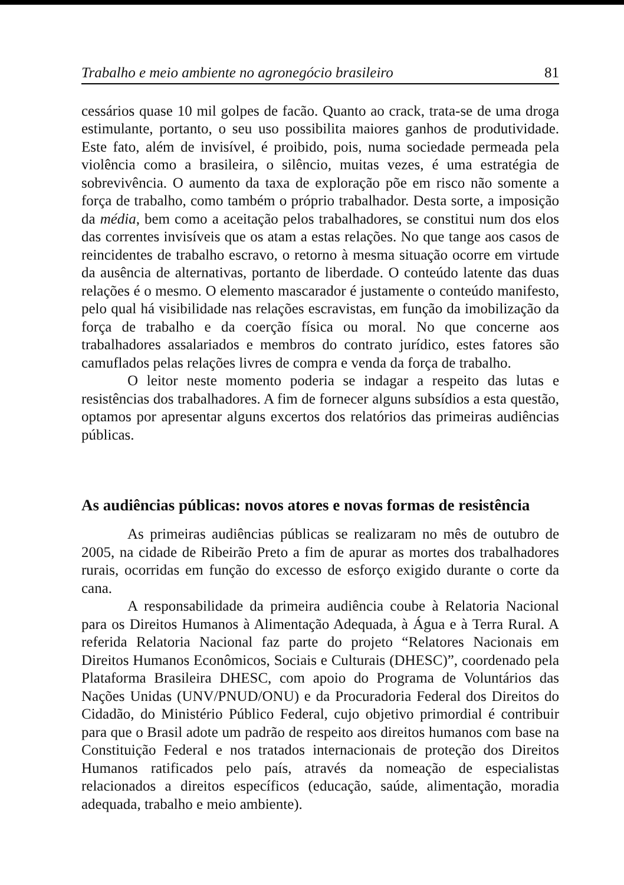Trabalho e meio ambiente no agronegócio brasileiro 81
cessários quase 10 mil golpes de facão. Quanto ao crack, trata-se de uma droga estimulante, portanto, o seu uso possibilita maiores ganhos de produtividade. Este fato, além de invisível, é proibido, pois, numa sociedade permeada pela violência como a brasileira, o silêncio, muitas vezes, é uma estratégia de sobrevivência. O aumento da taxa de exploração põe em risco não somente a força de trabalho, como também o próprio trabalhador. Desta sorte, a imposição da média, bem como a aceitação pelos trabalhadores, se constitui num dos elos das correntes invisíveis que os atam a estas relações. No que tange aos casos de reincidentes de trabalho escravo, o retorno à mesma situação ocorre em virtude da ausência de alternativas, portanto de liberdade. O conteúdo latente das duas relações é o mesmo. O elemento mascarador é justamente o conteúdo manifesto, pelo qual há visibilidade nas relações escravistas, em função da imobilização da força de trabalho e da coerção física ou moral. No que concerne aos trabalhadores assalariados e membros do contrato jurídico, estes fatores são camuflados pelas relações livres de compra e venda da força de trabalho.
O leitor neste momento poderia se indagar a respeito das lutas e resistências dos trabalhadores. A fim de fornecer alguns subsídios a esta questão, optamos por apresentar alguns excertos dos relatórios das primeiras audiências públicas.
As audiências públicas: novos atores e novas formas de resistência
As primeiras audiências públicas se realizaram no mês de outubro de 2005, na cidade de Ribeirão Preto a fim de apurar as mortes dos trabalhadores rurais, ocorridas em função do excesso de esforço exigido durante o corte da cana.
A responsabilidade da primeira audiência coube à Relatoria Nacional para os Direitos Humanos à Alimentação Adequada, à Água e à Terra Rural. A referida Relatoria Nacional faz parte do projeto “Relatores Nacionais em Direitos Humanos Econômicos, Sociais e Culturais (DHESC)”, coordenado pela Plataforma Brasileira DHESC, com apoio do Programa de Voluntários das Nações Unidas (UNV/PNUD/ONU) e da Procuradoria Federal dos Direitos do Cidadão, do Ministério Público Federal, cujo objetivo primordial é contribuir para que o Brasil adote um padrão de respeito aos direitos humanos com base na Constituição Federal e nos tratados internacionais de proteção dos Direitos Humanos ratificados pelo país, através da nomeação de especialistas relacionados a direitos específicos (educação, saúde, alimentação, moradia adequada, trabalho e meio ambiente).